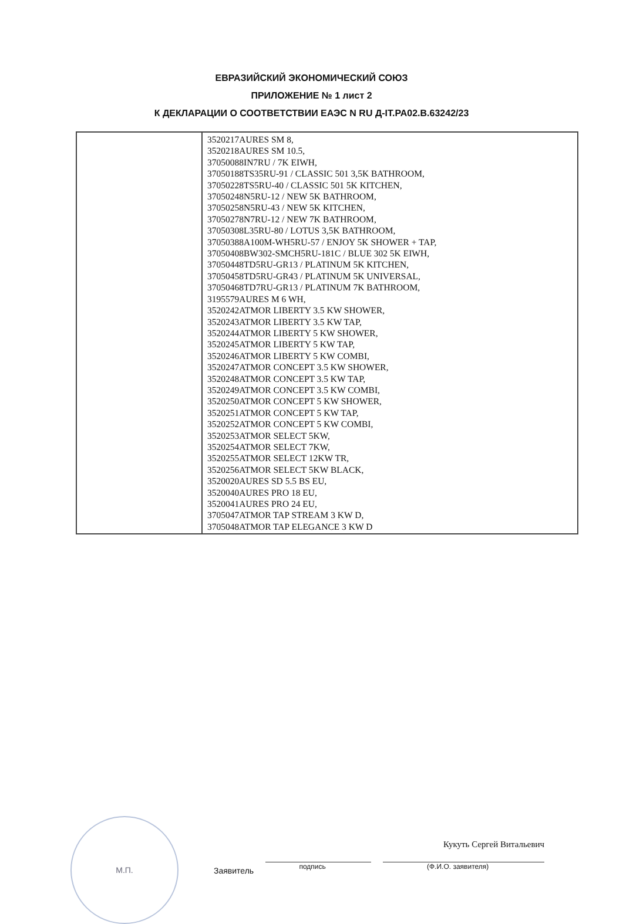ЕВРАЗИЙСКИЙ ЭКОНОМИЧЕСКИЙ СОЮЗ
ПРИЛОЖЕНИЕ № 1 лист 2
К ДЕКЛАРАЦИИ О СООТВЕТСТВИИ ЕАЭС N RU Д-IT.РА02.В.63242/23
| | 3520217AURES SM 8, 3520218AURES SM 10.5, 37050088IN7RU / 7K EIWH, 37050188TS35RU-91 / CLASSIC 501 3,5K BATHROOM, 37050228TS5RU-40 / CLASSIC 501 5K KITCHEN, 37050248N5RU-12 / NEW 5K BATHROOM, 37050258N5RU-43 / NEW 5K KITCHEN, 37050278N7RU-12 / NEW 7K BATHROOM, 37050308L35RU-80 / LOTUS 3,5K BATHROOM, 37050388A100M-WH5RU-57 / ENJOY 5K SHOWER + TAP, 37050408BW302-SMCH5RU-181C / BLUE 302 5K EIWH, 37050448TD5RU-GR13 / PLATINUM 5K KITCHEN, 37050458TD5RU-GR43 / PLATINUM 5K UNIVERSAL, 37050468TD7RU-GR13 / PLATINUM 7K BATHROOM, 3195579AURES M 6 WH, 3520242ATMOR LIBERTY 3.5 KW SHOWER, 3520243ATMOR LIBERTY 3.5 KW TAP, 3520244ATMOR LIBERTY 5 KW SHOWER, 3520245ATMOR LIBERTY 5 KW TAP, 3520246ATMOR LIBERTY 5 KW COMBI, 3520247ATMOR CONCEPT 3.5 KW SHOWER, 3520248ATMOR CONCEPT 3.5 KW TAP, 3520249ATMOR CONCEPT 3.5 KW COMBI, 3520250ATMOR CONCEPT 5 KW SHOWER, 3520251ATMOR CONCEPT 5 KW TAP, 3520252ATMOR CONCEPT 5 KW COMBI, 3520253ATMOR SELECT 5KW, 3520254ATMOR SELECT 7KW, 3520255ATMOR SELECT 12KW TR, 3520256ATMOR SELECT 5KW BLACK, 3520020AURES SD 5.5 BS EU, 3520040AURES PRO 18 EU, 3520041AURES PRO 24 EU, 3705047ATMOR TAP STREAM 3 KW D, 3705048ATMOR TAP ELEGANCE 3 KW D |
М.П.
Заявитель
подпись
Кукуть Сергей Витальевич
(Ф.И.О. заявителя)